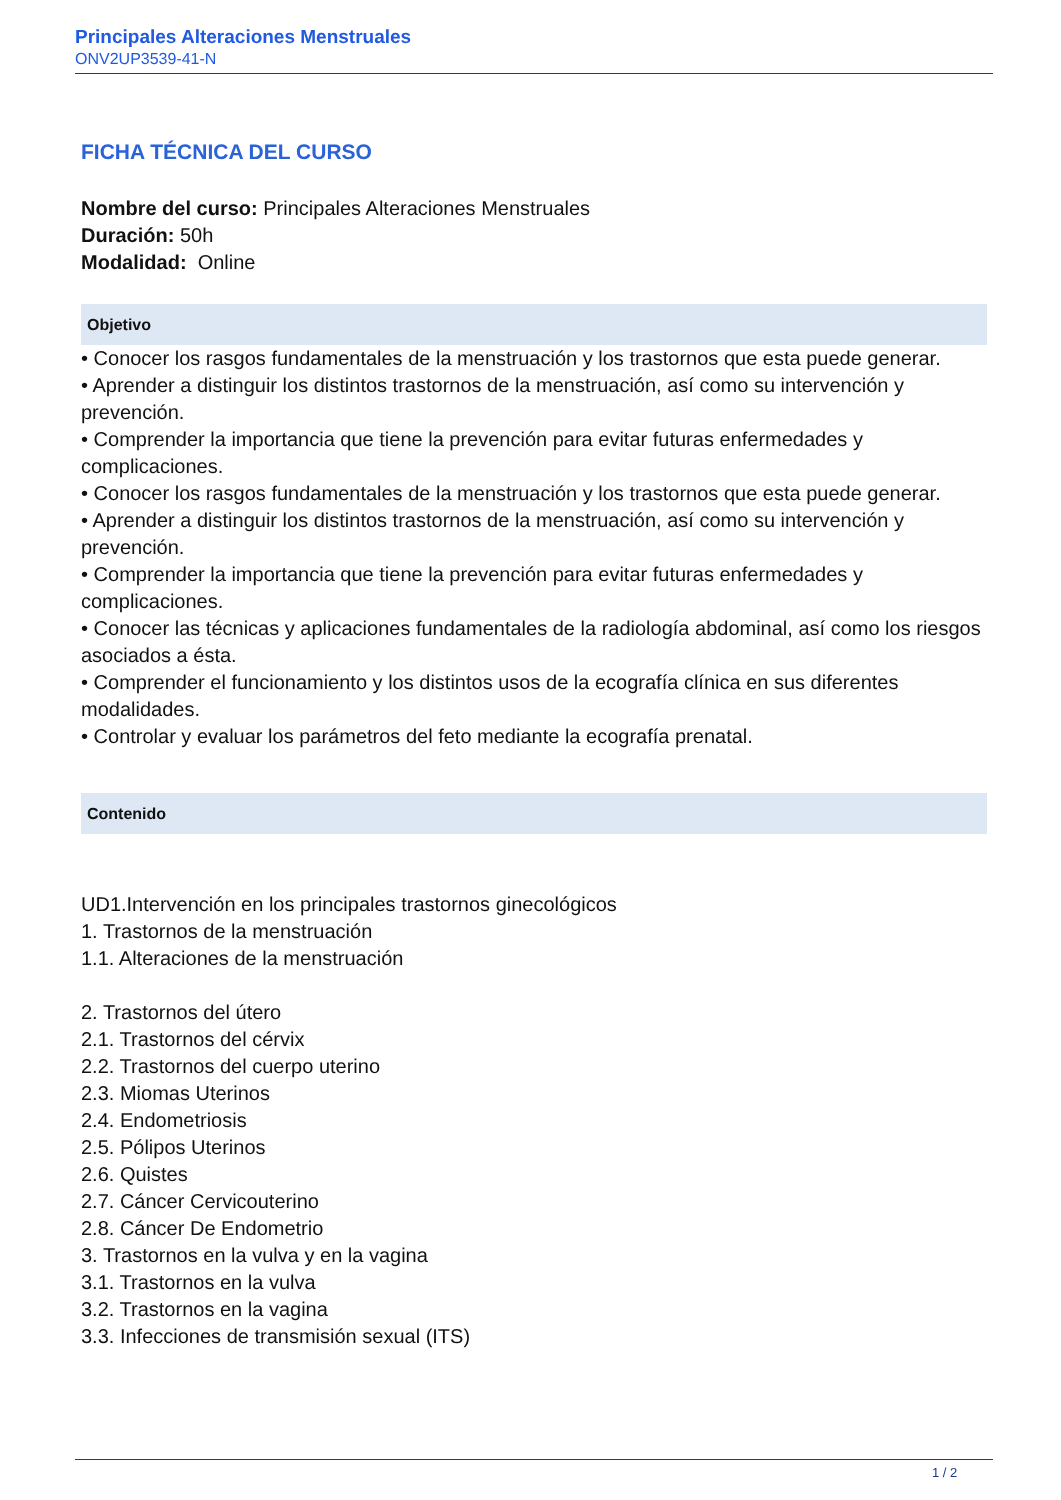Principales Alteraciones Menstruales
ONV2UP3539-41-N
FICHA TÉCNICA DEL CURSO
Nombre del curso: Principales Alteraciones Menstruales
Duración: 50h
Modalidad: Online
Objetivo
• Conocer los rasgos fundamentales de la menstruación y los trastornos que esta puede generar.
• Aprender a distinguir los distintos trastornos de la menstruación, así como su intervención y prevención.
• Comprender la importancia que tiene la prevención para evitar futuras enfermedades y complicaciones.
• Conocer los rasgos fundamentales de la menstruación y los trastornos que esta puede generar.
• Aprender a distinguir los distintos trastornos de la menstruación, así como su intervención y prevención.
• Comprender la importancia que tiene la prevención para evitar futuras enfermedades y complicaciones.
• Conocer las técnicas y aplicaciones fundamentales de la radiología abdominal, así como los riesgos asociados a ésta.
• Comprender el funcionamiento y los distintos usos de la ecografía clínica en sus diferentes modalidades.
• Controlar y evaluar los parámetros del feto mediante la ecografía prenatal.
Contenido
UD1.Intervención en los principales trastornos ginecológicos
1. Trastornos de la menstruación
1.1. Alteraciones de la menstruación
2. Trastornos del útero
2.1. Trastornos del cérvix
2.2. Trastornos del cuerpo uterino
2.3. Miomas Uterinos
2.4. Endometriosis
2.5. Pólipos Uterinos
2.6. Quistes
2.7. Cáncer Cervicouterino
2.8. Cáncer De Endometrio
3. Trastornos en la vulva y en la vagina
3.1. Trastornos en la vulva
3.2. Trastornos en la vagina
3.3. Infecciones de transmisión sexual (ITS)
1 / 2